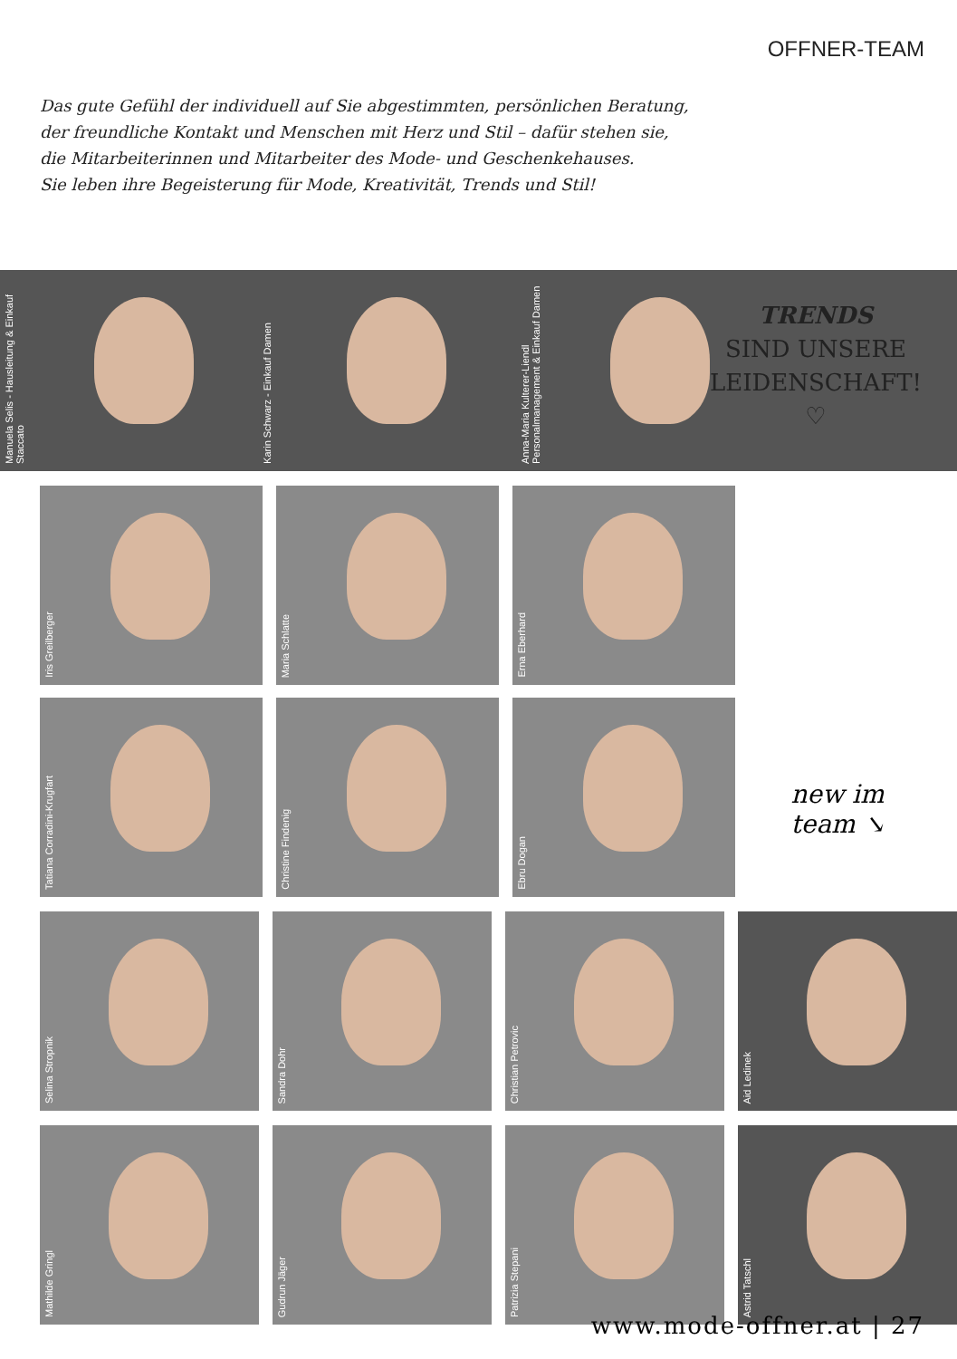OFFNER-TEAM
Das gute Gefühl der individuell auf Sie abgestimmten, persönlichen Beratung,
der freundliche Kontakt und Menschen mit Herz und Stil – dafür stehen sie,
die Mitarbeiterinnen und Mitarbeiter des Mode- und Geschenkehauses.
Sie leben ihre Begeisterung für Mode, Kreativität, Trends und Stil!
Manuela Selis - Hausleitung & Einkauf Staccato
Karin Schwarz - Einkauf Damen
Anna-Maria Kulterer-Liendl Personalmanagement & Einkauf Damen
TRENDS
SIND UNSERE
LEIDENSCHAFT!
♡
Iris Greilberger
Maria Schlatte
Erna Eberhard
Tatiana Corradini-Krugfart
Christine Findenig
Ebru Dogan
new im
team ↘
Selina Stropnik
Sandra Dohr
Christian Petrovic
Aid Ledinek
Mathilde Gringl
Gudrun Jäger
Patrizia Stepani
Astrid Tatschl
www.mode-offner.at | 27